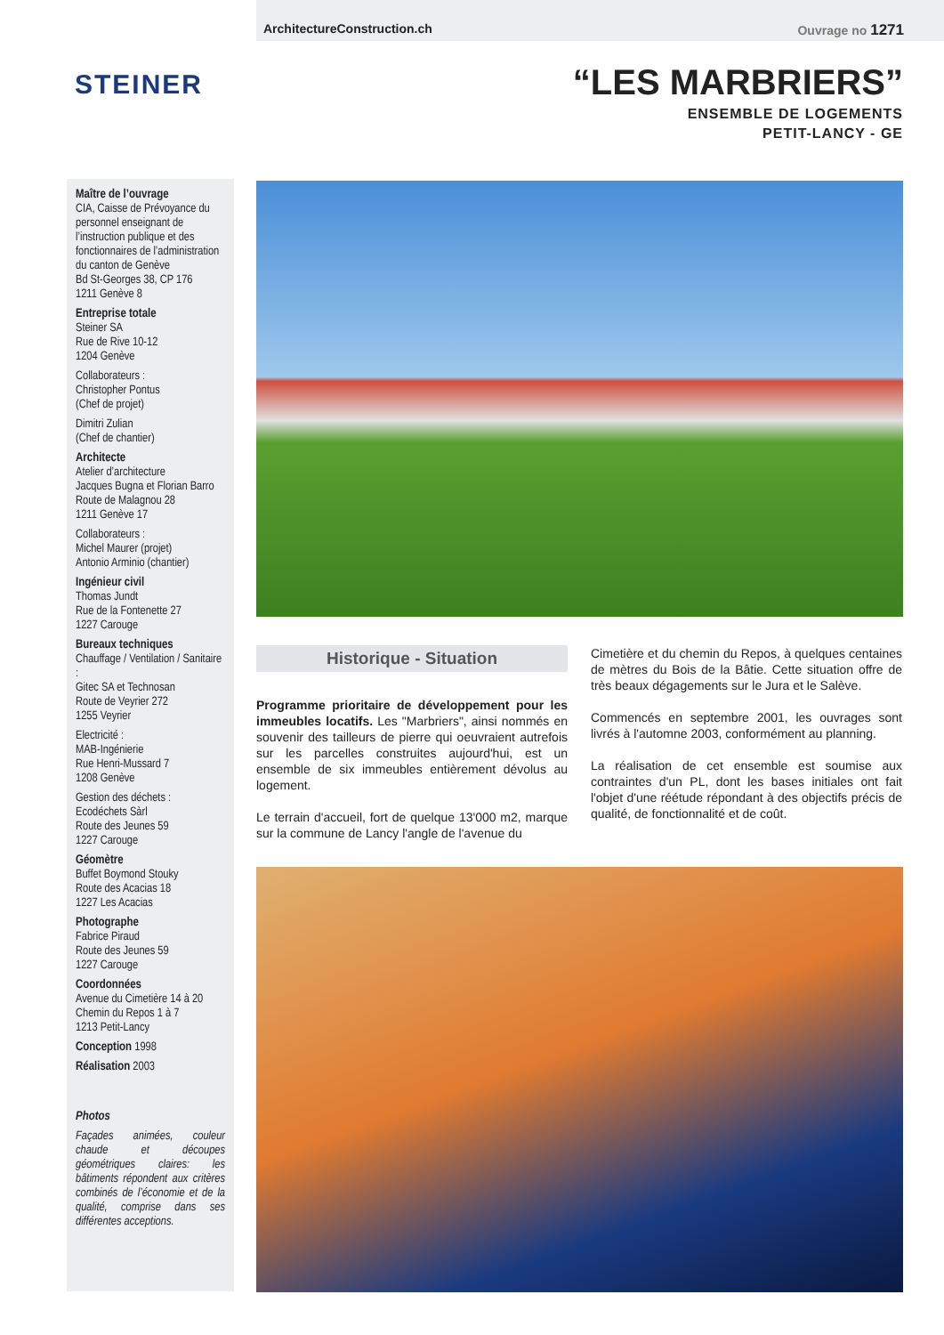ArchitectureConstruction.ch Ouvrage no 1271
STEINER
“LES MARBRIERS”
ENSEMBLE DE LOGEMENTS
PETIT-LANCY - GE
Maître de l’ouvrage
CIA, Caisse de Prévoyance du personnel enseignant de l’instruction publique et des fonctionnaires de l’administration du canton de Genève
Bd St-Georges 38, CP 176
1211 Genève 8
Entreprise totale
Steiner SA
Rue de Rive 10-12
1204 Genève
Collaborateurs :
Christopher Pontus
(Chef de projet)
Dimitri Zulian
(Chef de chantier)
Architecte
Atelier d’architecture
Jacques Bugna et Florian Barro
Route de Malagnou 28
1211 Genève 17
Collaborateurs :
Michel Maurer (projet)
Antonio Arminio (chantier)
Ingénieur civil
Thomas Jundt
Rue de la Fontenette 27
1227 Carouge
Bureaux techniques
Chauffage / Ventilation / Sanitaire :
Gitec SA et Technosan
Route de Veyrier 272
1255 Veyrier
Electricité :
MAB-Ingénierie
Rue Henri-Mussard 7
1208 Genève
Gestion des déchets :
Ecodéchets Sàrl
Route des Jeunes 59
1227 Carouge
Géomètre
Buffet Boymond Stouky
Route des Acacias 18
1227 Les Acacias
Photographe
Fabrice Piraud
Route des Jeunes 59
1227 Carouge
Coordonnées
Avenue du Cimetière 14 à 20
Chemin du Repos 1 à 7
1213 Petit-Lancy
Conception 1998
Réalisation 2003
Photos
Façades animées, couleur chaude et découpes géométriques claires: les bâtiments répondent aux critères combinés de l’économie et de la qualité, comprise dans ses différentes acceptions.
Historique - Situation
Programme prioritaire de développement pour les immeubles locatifs. Les "Marbriers", ainsi nommés en souvenir des tailleurs de pierre qui oeuvraient autrefois sur les parcelles construites aujourd'hui, est un ensemble de six immeubles entièrement dévolus au logement.
Le terrain d'accueil, fort de quelque 13'000 m2, marque sur la commune de Lancy l'angle de l'avenue du
Cimetière et du chemin du Repos, à quelques centaines de mètres du Bois de la Bâtie. Cette situation offre de très beaux dégagements sur le Jura et le Salève.
Commencés en septembre 2001, les ouvrages sont livrés à l'automne 2003, conformément au planning.
La réalisation de cet ensemble est soumise aux contraintes d'un PL, dont les bases initiales ont fait l'objet d'une réétude répondant à des objectifs précis de qualité, de fonctionnalité et de coût.